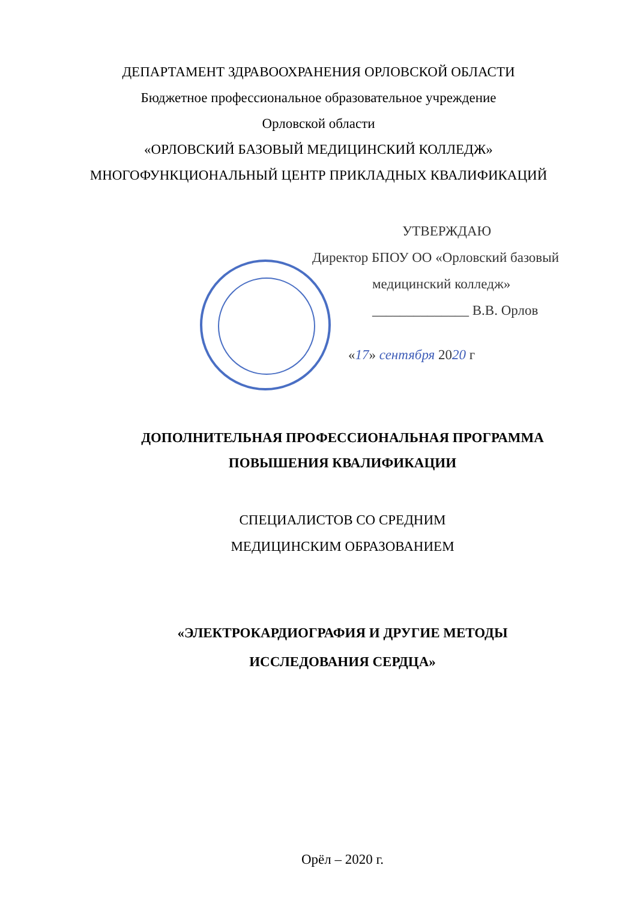ДЕПАРТАМЕНТ ЗДРАВООХРАНЕНИЯ ОРЛОВСКОЙ ОБЛАСТИ
Бюджетное профессиональное образовательное учреждение
Орловской области
«ОРЛОВСКИЙ БАЗОВЫЙ МЕДИЦИНСКИЙ КОЛЛЕДЖ»
МНОГОФУНКЦИОНАЛЬНЫЙ ЦЕНТР ПРИКЛАДНЫХ КВАЛИФИКАЦИЙ
УТВЕРЖДАЮ
Директор БПОУ ОО «Орловский базовый
медицинский колледж»
______________ В.В. Орлов
«17» сентября 2020 г
ДОПОЛНИТЕЛЬНАЯ ПРОФЕССИОНАЛЬНАЯ ПРОГРАММА
ПОВЫШЕНИЯ КВАЛИФИКАЦИИ
СПЕЦИАЛИСТОВ СО СРЕДНИМ
МЕДИЦИНСКИМ ОБРАЗОВАНИЕМ
«ЭЛЕКТРОКАРДИОГРАФИЯ И ДРУГИЕ МЕТОДЫ
ИССЛЕДОВАНИЯ СЕРДЦА»
Орёл – 2020 г.